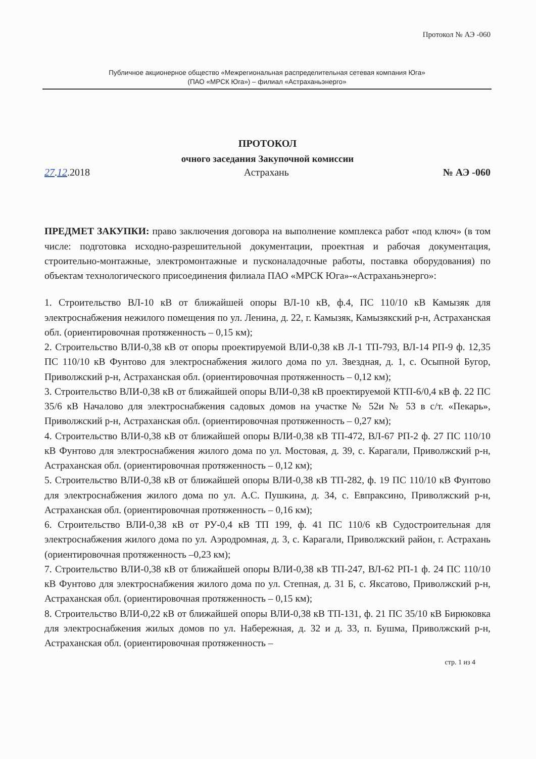Протокол № АЭ -060
Публичное акционерное общество «Межрегиональная распределительная сетевая компания Юга»
(ПАО «МРСК Юга») – филиал «Астраханьэнерго»
ПРОТОКОЛ
очного заседания Закупочной комиссии
27.12.2018 Астрахань № АЭ -060
ПРЕДМЕТ ЗАКУПКИ: право заключения договора на выполнение комплекса работ «под ключ» (в том числе: подготовка исходно-разрешительной документации, проектная и рабочая документация, строительно-монтажные, электромонтажные и пусконаладочные работы, поставка оборудования) по объектам технологического присоединения филиала ПАО «МРСК Юга»-«Астраханьэнерго»:
1. Строительство ВЛ-10 кВ от ближайшей опоры ВЛ-10 кВ, ф.4, ПС 110/10 кВ Камызяк для электроснабжения нежилого помещения по ул. Ленина, д. 22, г. Камызяк, Камызякский р-н, Астраханская обл. (ориентировочная протяженность – 0,15 км);
2. Строительство ВЛИ-0,38 кВ от опоры проектируемой ВЛИ-0,38 кВ Л-1 ТП-793, ВЛ-14 РП-9 ф. 12,35 ПС 110/10 кВ Фунтово для электроснабжения жилого дома по ул. Звездная, д. 1, с. Осыпной Бугор, Приволжский р-н, Астраханская обл. (ориентировочная протяженность – 0,12 км);
3. Строительство ВЛИ-0,38 кВ от ближайшей опоры ВЛИ-0,38 кВ проектируемой КТП-6/0,4 кВ ф. 22 ПС 35/6 кВ Началово для электроснабжения садовых домов на участке № 52и № 53 в с/т. «Пекарь», Приволжский р-н, Астраханская обл. (ориентировочная протяженность – 0,27 км);
4. Строительство ВЛИ-0,38 кВ от ближайшей опоры ВЛИ-0,38 кВ ТП-472, ВЛ-67 РП-2 ф. 27 ПС 110/10 кВ Фунтово для электроснабжения жилого дома по ул. Мостовая, д. 39, с. Карагали, Приволжский р-н, Астраханская обл. (ориентировочная протяженность – 0,12 км);
5. Строительство ВЛИ-0,38 кВ от ближайшей опоры ВЛИ-0,38 кВ ТП-282, ф. 19 ПС 110/10 кВ Фунтово для электроснабжения жилого дома по ул. А.С. Пушкина, д. 34, с. Евпраксино, Приволжский р-н, Астраханская обл. (ориентировочная протяженность – 0,16 км);
6. Строительство ВЛИ-0,38 кВ от РУ-0,4 кВ ТП 199, ф. 41 ПС 110/6 кВ Судостроительная для электроснабжения жилого дома по ул. Аэродромная, д. 3, с. Карагали, Приволжский район, г. Астрахань (ориентировочная протяженность –0,23 км);
7. Строительство ВЛИ-0,38 кВ от ближайшей опоры ВЛИ-0,38 кВ ТП-247, ВЛ-62 РП-1 ф. 24 ПС 110/10 кВ Фунтово для электроснабжения жилого дома по ул. Степная, д. 31 Б, с. Яксатово, Приволжский р-н, Астраханская обл. (ориентировочная протяженность – 0,15 км);
8. Строительство ВЛИ-0,22 кВ от ближайшей опоры ВЛИ-0,38 кВ ТП-131, ф. 21 ПС 35/10 кВ Бирюковка для электроснабжения жилых домов по ул. Набережная, д. 32 и д. 33, п. Бушма, Приволжский р-н, Астраханская обл. (ориентировочная протяженность –
стр. 1 из 4